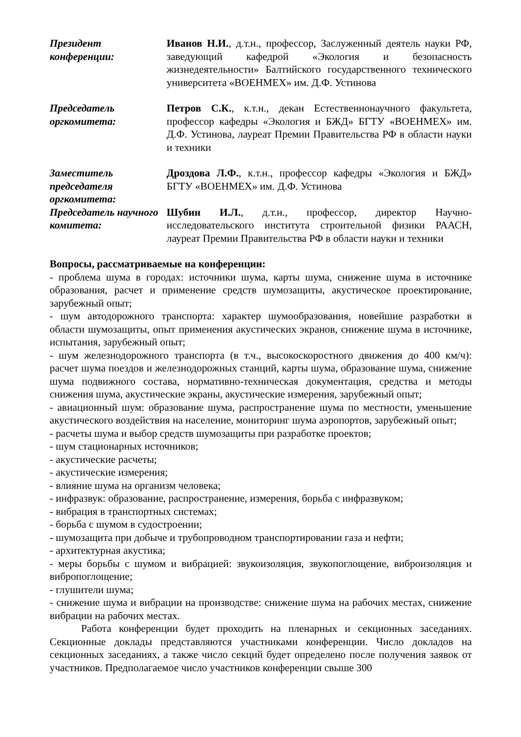| Президент конференции: | Иванов Н.И. , д.т.н., профессор, Заслуженный деятель науки РФ, заведующий кафедрой «Экология и безопасность жизнедеятельности» Балтийского государственного технического университета «ВОЕНМЕХ» им. Д.Ф. Устинова |
| Председатель оргкомитета: | Петров С.К. , к.т.н., декан Естественнонаучного факультета, профессор кафедры «Экология и БЖД» БГТУ «ВОЕНМЕХ» им. Д.Ф. Устинова, лауреат Премии Правительства РФ в области науки и техники |
| Заместитель председателя оргкомитета: | Дроздова Л.Ф. , к.т.н., профессор кафедры «Экология и БЖД» БГТУ «ВОЕНМЕХ» им. Д.Ф. Устинова |
| Председатель научного комитета: | Шубин И.Л. , д.т.н., профессор, директор Научно-исследовательского института строительной физики РААСН, лауреат Премии Правительства РФ в области науки и техники |
Вопросы, рассматриваемые на конференции:
- проблема шума в городах: источники шума, карты шума, снижение шума в источнике образования, расчет и применение средств шумозащиты, акустическое проектирование, зарубежный опыт;
- шум автодорожного транспорта: характер шумообразования, новейшие разработки в области шумозащиты, опыт применения акустических экранов, снижение шума в источнике, испытания, зарубежный опыт;
- шум железнодорожного транспорта (в т.ч., высокоскоростного движения до 400 км/ч): расчет шума поездов и железнодорожных станций, карты шума, образование шума, снижение шума подвижного состава, нормативно-техническая документация, средства и методы снижения шума, акустические экраны, акустические измерения, зарубежный опыт;
- авиационный шум: образование шума, распространение шума по местности, уменьшение акустического воздействия на население, мониторинг шума аэропортов, зарубежный опыт;
- расчеты шума и выбор средств шумозащиты при разработке проектов;
- шум стационарных источников;
- акустические расчеты;
- акустические измерения;
- влияние шума на организм человека;
- инфразвук: образование, распространение, измерения, борьба с инфразвуком;
- вибрация в транспортных системах;
- борьба с шумом в судостроении;
- шумозащита при добыче и трубопроводном транспортировании газа и нефти;
- архитектурная акустика;
- меры борьбы с шумом и вибрацией: звукоизоляция, звукопоглощение, виброизоляция и вибропоглощение;
- глушители шума;
- снижение шума и вибрации на производстве: снижение шума на рабочих местах, снижение вибрации на рабочих местах.
Работа конференции будет проходить на пленарных и секционных заседаниях. Секционные доклады представляются участниками конференции. Число докладов на секционных заседаниях, а также число секций будет определено после получения заявок от участников. Предполагаемое число участников конференции свыше 300